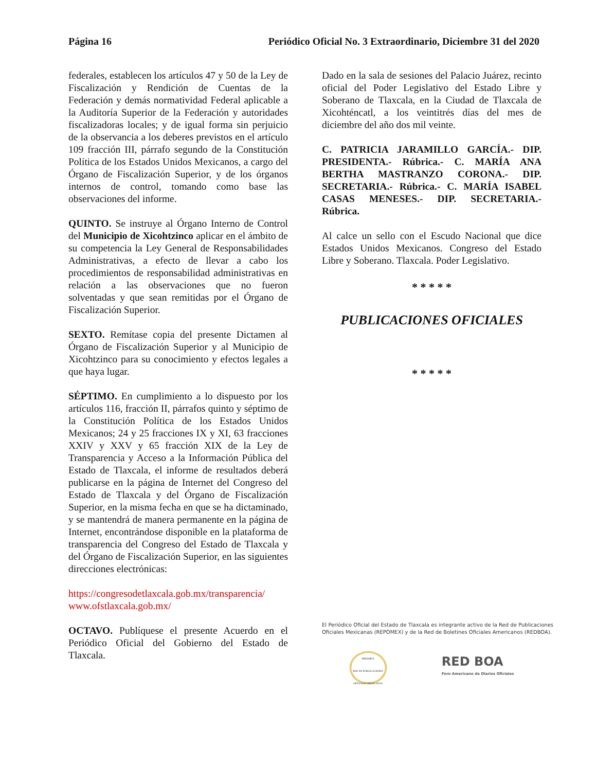Página 16 Periódico Oficial No. 3 Extraordinario, Diciembre 31 del 2020
federales, establecen los artículos 47 y 50 de la Ley de Fiscalización y Rendición de Cuentas de la Federación y demás normatividad Federal aplicable a la Auditoría Superior de la Federación y autoridades fiscalizadoras locales; y de igual forma sin perjuicio de la observancia a los deberes previstos en el artículo 109 fracción III, párrafo segundo de la Constitución Política de los Estados Unidos Mexicanos, a cargo del Órgano de Fiscalización Superior, y de los órganos internos de control, tomando como base las observaciones del informe.
QUINTO. Se instruye al Órgano Interno de Control del Municipio de Xicohtzinco aplicar en el ámbito de su competencia la Ley General de Responsabilidades Administrativas, a efecto de llevar a cabo los procedimientos de responsabilidad administrativas en relación a las observaciones que no fueron solventadas y que sean remitidas por el Órgano de Fiscalización Superior.
SEXTO. Remítase copia del presente Dictamen al Órgano de Fiscalización Superior y al Municipio de Xicohtzinco para su conocimiento y efectos legales a que haya lugar.
SÉPTIMO. En cumplimiento a lo dispuesto por los artículos 116, fracción II, párrafos quinto y séptimo de la Constitución Política de los Estados Unidos Mexicanos; 24 y 25 fracciones IX y XI, 63 fracciones XXIV y XXV y 65 fracción XIX de la Ley de Transparencia y Acceso a la Información Pública del Estado de Tlaxcala, el informe de resultados deberá publicarse en la página de Internet del Congreso del Estado de Tlaxcala y del Órgano de Fiscalización Superior, en la misma fecha en que se ha dictaminado, y se mantendrá de manera permanente en la página de Internet, encontrándose disponible en la plataforma de transparencia del Congreso del Estado de Tlaxcala y del Órgano de Fiscalización Superior, en las siguientes direcciones electrónicas:
https://congresodetlaxcala.gob.mx/transparencia/
www.ofstlaxcala.gob.mx/
OCTAVO. Publíquese el presente Acuerdo en el Periódico Oficial del Gobierno del Estado de Tlaxcala.
Dado en la sala de sesiones del Palacio Juárez, recinto oficial del Poder Legislativo del Estado Libre y Soberano de Tlaxcala, en la Ciudad de Tlaxcala de Xicohténcatl, a los veintitrés días del mes de diciembre del año dos mil veinte.
C. PATRICIA JARAMILLO GARCÍA.- DIP. PRESIDENTA.- Rúbrica.- C. MARÍA ANA BERTHA MASTRANZO CORONA.- DIP. SECRETARIA.- Rúbrica.- C. MARÍA ISABEL CASAS MENESES.- DIP. SECRETARIA.- Rúbrica.
Al calce un sello con el Escudo Nacional que dice Estados Unidos Mexicanos. Congreso del Estado Libre y Soberano. Tlaxcala. Poder Legislativo.
* * * * *
PUBLICACIONES OFICIALES
* * * * *
El Periódico Oficial del Estado de Tlaxcala es integrante activo de la Red de Publicaciones Oficiales Mexicanas (REPOMEX) y de la Red de Boletines Oficiales Americanos (REDBOA).
REPOMEX
RED DE PUBLICACIONES OFICIALES MEXICANAS
RED BOA
Foro Americano de Diarios Oficiales